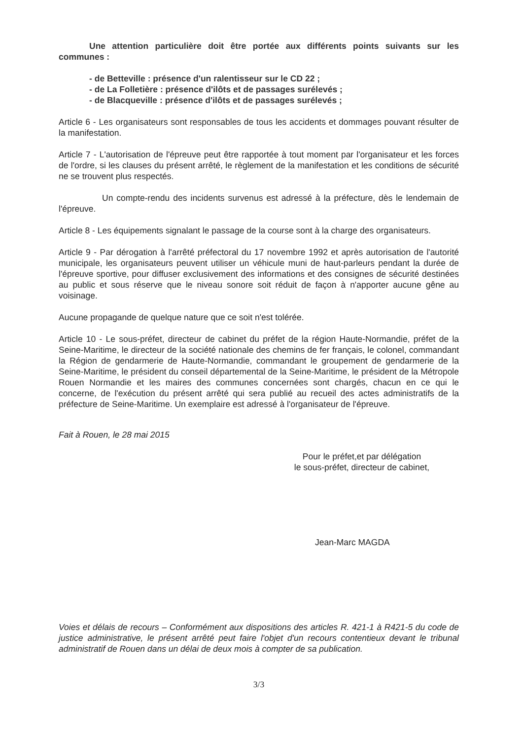Une attention particulière doit être portée aux différents points suivants sur les communes :
- de Betteville : présence d'un ralentisseur sur le CD 22 ;
- de La Folletière : présence d'ilôts et de passages surélevés ;
- de Blacqueville : présence d'ilôts et de passages surélevés ;
Article 6 - Les organisateurs sont responsables de tous les accidents et dommages pouvant résulter de la manifestation.
Article 7 - L'autorisation de l'épreuve peut être rapportée à tout moment par l'organisateur et les forces de l'ordre, si les clauses du présent arrêté, le règlement de la manifestation et les conditions de sécurité ne se trouvent plus respectés.
Un compte-rendu des incidents survenus est adressé à la préfecture, dès le lendemain de l'épreuve.
Article 8 - Les équipements signalant le passage de la course sont à la charge des organisateurs.
Article 9 - Par dérogation à l'arrêté préfectoral du 17 novembre 1992 et après autorisation de l'autorité municipale, les organisateurs peuvent utiliser un véhicule muni de haut-parleurs pendant la durée de l'épreuve sportive, pour diffuser exclusivement des informations et des consignes de sécurité destinées au public et sous réserve que le niveau sonore soit réduit de façon à n'apporter aucune gêne au voisinage.
Aucune propagande de quelque nature que ce soit n'est tolérée.
Article 10 - Le sous-préfet, directeur de cabinet du préfet de la région Haute-Normandie, préfet de la Seine-Maritime, le directeur de la société nationale des chemins de fer français, le colonel, commandant la Région de gendarmerie de Haute-Normandie, commandant le groupement de gendarmerie de la Seine-Maritime, le président du conseil départemental de la Seine-Maritime, le président de la Métropole Rouen Normandie et les maires des communes concernées sont chargés, chacun en ce qui le concerne, de l'exécution du présent arrêté qui sera publié au recueil des actes administratifs de la préfecture de Seine-Maritime. Un exemplaire est adressé à l'organisateur de l'épreuve.
Fait à Rouen, le 28 mai 2015
Pour le préfet,et par délégation
le sous-préfet, directeur de cabinet,
Jean-Marc MAGDA
Voies et délais de recours – Conformément aux dispositions des articles R. 421-1 à R421-5 du code de justice administrative, le présent arrêté peut faire l'objet d'un recours contentieux devant le tribunal administratif de Rouen dans un délai de deux mois à compter de sa publication.
3/3